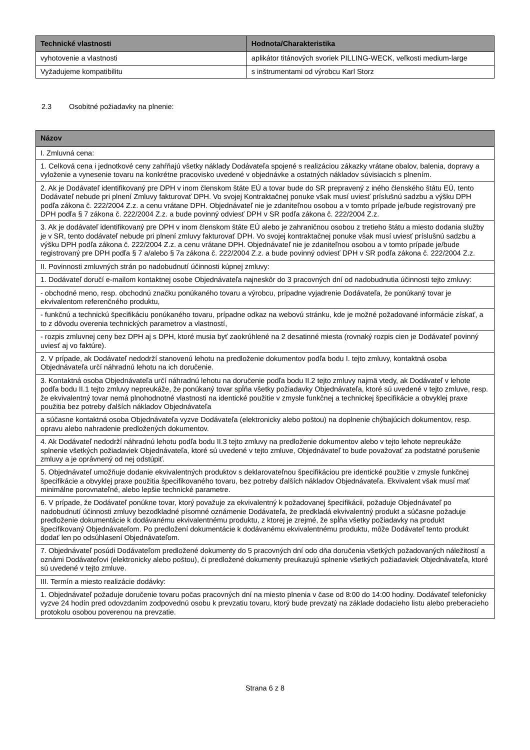| Technické vlastnosti | Hodnota/Charakteristika |
| --- | --- |
| vyhotovenie a vlastnosti | aplikátor titánových svoriek PILLING-WECK, veľkosti medium-large |
| Vyžadujeme kompatibilitu | s inštrumentami od výrobcu Karl Storz |
2.3 Osobitné požiadavky na plnenie:
| Názov |
| --- |
| I. Zmluvná cena: |
| 1. Celková cena i jednotkové ceny zahŕňajú všetky náklady Dodávateľa spojené s realizáciou zákazky vrátane obalov, balenia, dopravy a vyloženie a vynesenie tovaru na konkrétne pracovisko uvedené v objednávke a ostatných nákladov súvisiacich s plnením. |
| 2. Ak je Dodávateľ identifikovaný pre DPH v inom členskom štáte EÚ a tovar bude do SR prepravený z iného členského štátu EÚ, tento Dodávateľ nebude pri plnení Zmluvy fakturovať DPH. Vo svojej Kontraktačnej ponuke však musí uviesť príslušnú sadzbu a výšku DPH podľa zákona č. 222/2004 Z.z. a cenu vrátane DPH. Objednávateľ nie je zdaniteľnou osobou a v tomto prípade je/bude registrovaný pre DPH podľa § 7 zákona č. 222/2004 Z.z. a bude povinný odviesť DPH v SR podľa zákona č. 222/2004 Z.z. |
| 3. Ak je dodávateľ identifikovaný pre DPH v inom členskom štáte EÚ alebo je zahraničnou osobou z tretieho štátu a miesto dodania služby je v SR, tento dodávateľ nebude pri plnení zmluvy fakturovať DPH. Vo svojej kontraktačnej ponuke však musí uviesť príslušnú sadzbu a výšku DPH podľa zákona č. 222/2004 Z.z. a cenu vrátane DPH. Objednávateľ nie je zdaniteľnou osobou a v tomto prípade je/bude registrovaný pre DPH podľa § 7 a/alebo § 7a zákona č. 222/2004 Z.z. a bude povinný odviesť DPH v SR podľa zákona č. 222/2004 Z.z. |
| II. Povinnosti zmluvných strán po nadobudnutí účinnosti kúpnej zmluvy: |
| 1. Dodávateľ doručí e-mailom kontaktnej osobe Objednávateľa najneskôr do 3 pracovných dní od nadobudnutia účinnosti tejto zmluvy: |
| - obchodné meno, resp. obchodnú značku ponúkaného tovaru a výrobcu, prípadne vyjadrenie Dodávateľa, že ponúkaný tovar je ekvivalentom referenčného produktu, |
| - funkčnú a technickú špecifikáciu ponúkaného tovaru, prípadne odkaz na webovú stránku, kde je možné požadované informácie získať, a to z dôvodu overenia technických parametrov a vlastností, |
| - rozpis zmluvnej ceny bez DPH aj s DPH, ktoré musia byť zaokrúhlené na 2 desatinné miesta (rovnaký rozpis cien je Dodávateľ povinný uviesť aj vo faktúre). |
| 2. V prípade, ak Dodávateľ nedodrží stanovenú lehotu na predloženie dokumentov podľa bodu I. tejto zmluvy, kontaktná osoba Objednávateľa určí náhradnú lehotu na ich doručenie. |
| 3. Kontaktná osoba Objednávateľa určí náhradnú lehotu na doručenie podľa bodu II.2 tejto zmluvy najmä vtedy, ak Dodávateľ v lehote podľa bodu II.1 tejto zmluvy nepreukáže, že ponúkaný tovar spĺňa všetky požiadavky Objednávateľa, ktoré sú uvedené v tejto zmluve, resp. že ekvivalentný tovar nemá plnohodnotné vlastnosti na identické použitie v zmysle funkčnej a technickej špecifikácie a obvyklej praxe použitia bez potreby ďalších nákladov Objednávateľa |
| a súčasne kontaktná osoba Objednávateľa vyzve Dodávateľa (elektronicky alebo poštou) na doplnenie chýbajúcich dokumentov, resp. opravu alebo nahradenie predložených dokumentov. |
| 4. Ak Dodávateľ nedodrží náhradnú lehotu podľa bodu II.3 tejto zmluvy na predloženie dokumentov alebo v tejto lehote nepreukáže splnenie všetkých požiadaviek Objednávateľa, ktoré sú uvedené v tejto zmluve, Objednávateľ to bude považovať za podstatné porušenie zmluvy a je oprávnený od nej odstúpiť. |
| 5. Objednávateľ umožňuje dodanie ekvivalentných produktov s deklarovateľnou špecifikáciou pre identické použitie v zmysle funkčnej špecifikácie a obvyklej praxe použitia špecifikovaného tovaru, bez potreby ďalších nákladov Objednávateľa. Ekvivalent však musí mať minimálne porovnateľné, alebo lepšie technické parametre. |
| 6. V prípade, že Dodávateľ ponúkne tovar, ktorý považuje za ekvivalentný k požadovanej špecifikácii, požaduje Objednávateľ po nadobudnutí účinnosti zmluvy bezodkladné písomné oznámenie Dodávateľa, že predkladá ekvivalentný produkt a súčasne požaduje predloženie dokumentácie k dodávanému ekvivalentnému produktu, z ktorej je zrejmé, že spĺňa všetky požiadavky na produkt špecifikovaný Objednávateľom. Po predložení dokumentácie k dodávanému ekvivalentnému produktu, môže Dodávateľ tento produkt dodať len po odsúhlasení Objednávateľom. |
| 7. Objednávateľ posúdi Dodávateľom predložené dokumenty do 5 pracovných dní odo dňa doručenia všetkých požadovaných náležitostí a oznámi Dodávateľovi (elektronicky alebo poštou), či predložené dokumenty preukazujú splnenie všetkých požiadaviek Objednávateľa, ktoré sú uvedené v tejto zmluve. |
| III. Termín a miesto realizácie dodávky: |
| 1. Objednávateľ požaduje doručenie tovaru počas pracovných dní na miesto plnenia v čase od 8:00 do 14:00 hodiny. Dodávateľ telefonicky vyzve 24 hodín pred odovzdaním zodpovednú osobu k prevzatiu tovaru, ktorý bude prevzatý na základe dodacieho listu alebo preberacieho protokolu osobou poverenou na prevzatie. |
Strana 6 z 8